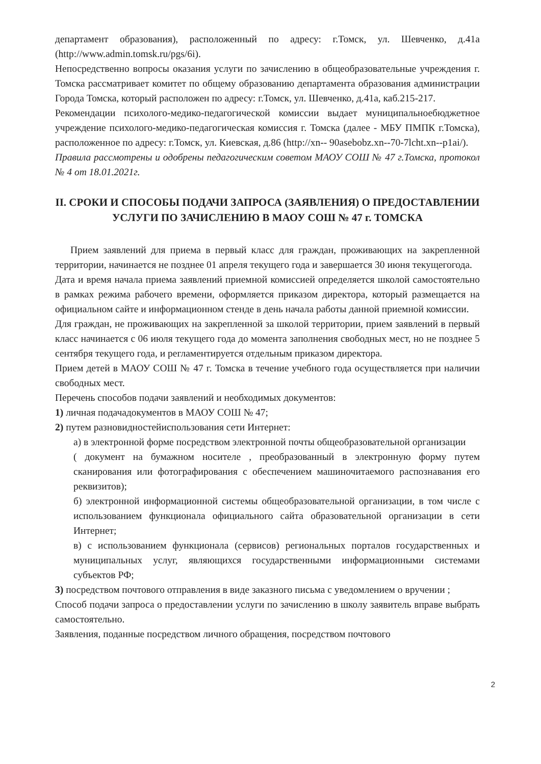департамент образования), расположенный по адресу: г.Томск, ул. Шевченко, д.41а (http://www.admin.tomsk.ru/pgs/6i).
Непосредственно вопросы оказания услуги по зачислению в общеобразовательные учреждения г. Томска рассматривает комитет по общему образованию департамента образования администрации Города Томска, который расположен по адресу: г.Томск, ул. Шевченко, д.41а, каб.215-217.
Рекомендации психолого-медико-педагогической комиссии выдает муниципальноебюджетное учреждение психолого-медико-педагогическая комиссия г. Томска (далее - МБУ ПМПК г.Томска), расположенное по адресу: г.Томск, ул. Киевская, д.86 (http://xn-- 90asebobz.xn--70-7lcht.xn--p1ai/).
Правила рассмотрены и одобрены педагогическим советом МАОУ СОШ № 47 г.Томска, протокол № 4 от 18.01.2021г.
II. СРОКИ И СПОСОБЫ ПОДАЧИ ЗАПРОСА (ЗАЯВЛЕНИЯ) О ПРЕДОСТАВЛЕНИИ УСЛУГИ ПО ЗАЧИСЛЕНИЮ В МАОУ СОШ № 47 г. ТОМСКА
Прием заявлений для приема в первый класс для граждан, проживающих на закрепленной территории, начинается не позднее 01 апреля текущего года и завершается 30 июня текущегогода.
Дата и время начала приема заявлений приемной комиссией определяется школой самостоятельно в рамках режима рабочего времени, оформляется приказом директора, который размещается на официальном сайте и информационном стенде в день начала работы данной приемной комиссии.
Для граждан, не проживающих на закрепленной за школой территории, прием заявлений в первый класс начинается с 06 июля текущего года до момента заполнения свободных мест, но не позднее 5 сентября текущего года, и регламентируется отдельным приказом директора.
Прием детей в МАОУ СОШ № 47 г. Томска в течение учебного года осуществляется при наличии свободных мест.
Перечень способов подачи заявлений и необходимых документов:
1) личная подачадокументов в МАОУ СОШ № 47;
2) путем разновидностейиспользования сети Интернет:
а) в электронной форме посредством электронной почты общеобразовательной организации
( документ на бумажном носителе , преобразованный в электронную форму путем сканирования или фотографирования с обеспечением машиночитаемого распознавания его реквизитов);
б) электронной информационной системы общеобразовательной организации, в том числе с использованием функционала официального сайта образовательной организации в сети Интернет;
в) с использованием функционала (сервисов) региональных порталов государственных и муниципальных услуг, являющихся государственными информационными системами субъектов РФ;
3) посредством почтового отправления в виде заказного письма с уведомлением о вручении ;
Способ подачи запроса о предоставлении услуги по зачислению в школу заявитель вправе выбрать самостоятельно.
Заявления, поданные посредством личного обращения, посредством почтового
2